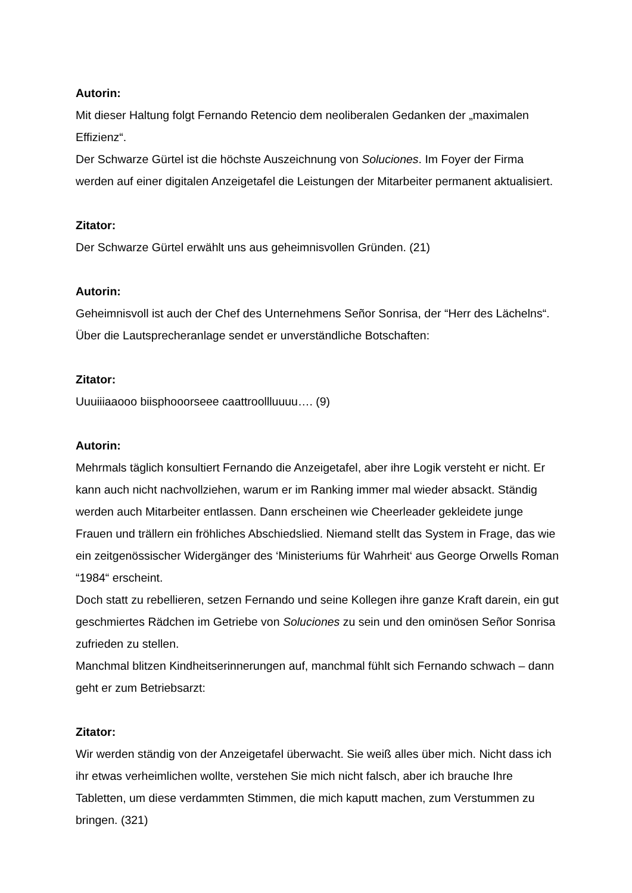Autorin:
Mit dieser Haltung folgt Fernando Retencio dem neoliberalen Gedanken der „maximalen Effizienz“.
Der Schwarze Gürtel ist die höchste Auszeichnung von Soluciones. Im Foyer der Firma werden auf einer digitalen Anzeigetafel die Leistungen der Mitarbeiter permanent aktualisiert.
Zitator:
Der Schwarze Gürtel erwählt uns aus geheimnisvollen Gründen. (21)
Autorin:
Geheimnisvoll ist auch der Chef des Unternehmens Señor Sonrisa, der “Herr des Lächelns“. Über die Lautsprecheranlage sendet er unverständliche Botschaften:
Zitator:
Uuuiiiaaooo biisphooorseee caattroollluuuu…. (9)
Autorin:
Mehrmals täglich konsultiert Fernando die Anzeigetafel, aber ihre Logik versteht er nicht. Er kann auch nicht nachvollziehen, warum er im Ranking immer mal wieder absackt. Ständig werden auch Mitarbeiter entlassen. Dann erscheinen wie Cheerleader gekleidete junge Frauen und trällern ein fröhliches Abschiedslied. Niemand stellt das System in Frage, das wie ein zeitgenössischer Widergänger des ‘Ministeriums für Wahrheit‘ aus George Orwells Roman “1984“ erscheint.
Doch statt zu rebellieren, setzen Fernando und seine Kollegen ihre ganze Kraft darein, ein gut geschmiertes Rädchen im Getriebe von Soluciones zu sein und den ominösen Señor Sonrisa zufrieden zu stellen.
Manchmal blitzen Kindheitserinnerungen auf, manchmal fühlt sich Fernando schwach – dann geht er zum Betriebsarzt:
Zitator:
Wir werden ständig von der Anzeigetafel überwacht. Sie weiß alles über mich. Nicht dass ich ihr etwas verheimlichen wollte, verstehen Sie mich nicht falsch, aber ich brauche Ihre Tabletten, um diese verdammten Stimmen, die mich kaputt machen, zum Verstummen zu bringen. (321)